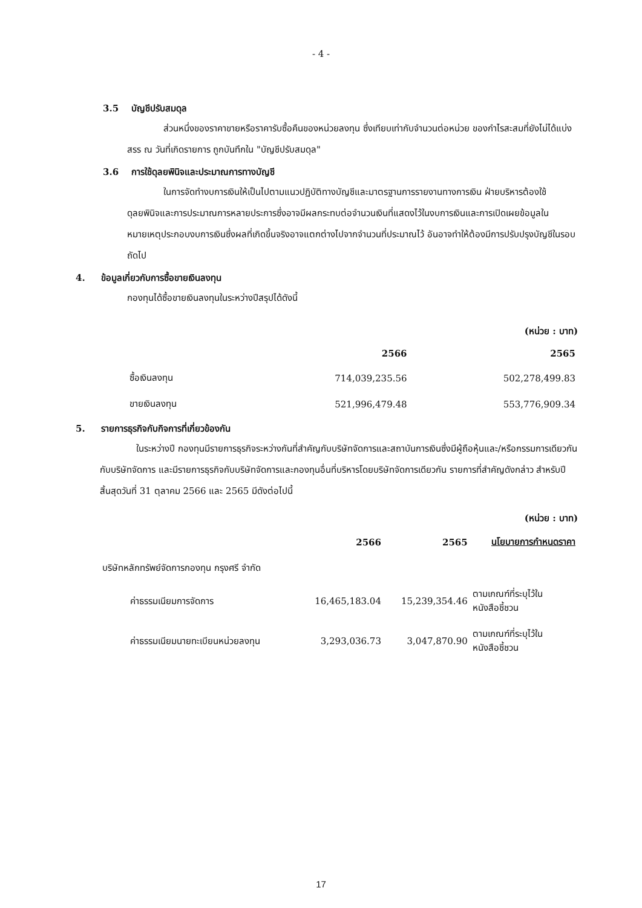- 4 -
3.5 บัญชีปรับสมดุล
ส่วนหนึ่งของราคาขายหรือราคารับซื้อคืนของหน่วยลงทุน ซึ่งเทียบเท่ากับจำนวนต่อหน่วย ของกำไรสะสมที่ยังไม่ได้แบ่งสรร ณ วันที่เกิดรายการ ถูกบันทึกใน "บัญชีปรับสมดุล"
3.6 การใช้ดุลยพินิจและประมาณการทางบัญชี
ในการจัดทำงบการเงินให้เป็นไปตามแนวปฏิบัติทางบัญชีและมาตรฐานการรายงานทางการเงิน ฝ่ายบริหารต้องใช้ดุลยพินิจและการประมาณการหลายประการซึ่งอาจมีผลกระทบต่อจำนวนเงินที่แสดงไว้ในงบการเงินและการเปิดเผยข้อมูลในหมายเหตุประกอบงบการเงินซึ่งผลที่เกิดขึ้นจริงอาจแตกต่างไปจากจำนวนที่ประมาณไว้ อันอาจทำให้ต้องมีการปรับปรุงบัญชีในรอบถัดไป
4. ข้อมูลเกี่ยวกับการซื้อขายเงินลงทุน
กองทุนได้ซื้อขายเงินลงทุนในระหว่างปีสรุปได้ดังนี้
(หน่วย : บาท)
| | 2566 | 2565 |
| --- | --- | --- |
| ซื้อเงินลงทุน | 714,039,235.56 | 502,278,499.83 |
| ขายเงินลงทุน | 521,996,479.48 | 553,776,909.34 |
5. รายการธุรกิจกับกิจการที่เกี่ยวข้องกัน
ในระหว่างปี กองทุนมีรายการธุรกิจระหว่างกันที่สำคัญกับบริษัทจัดการและสถาบันการเงินซึ่งมีผู้ถือหุ้นและ/หรือกรรมการเดียวกันกับบริษัทจัดการ และมีรายการธุรกิจกับบริษัทจัดการและกองทุนอื่นที่บริหารโดยบริษัทจัดการเดียวกัน รายการที่สำคัญดังกล่าว สำหรับปี สิ้นสุดวันที่ 31 ตุลาคม 2566 และ 2565 มีดังต่อไปนี้
(หน่วย : บาท)
| | 2566 | 2565 | นโยบายการกำหนดราคา |
| --- | --- | --- | --- |
| บริษัทหลักทรัพย์จัดการกองทุน กรุงศรี จำกัด | | | |
| ค่าธรรมเนียมการจัดการ | 16,465,183.04 | 15,239,354.46 | ตามเกณฑ์ที่ระบุไว้ใน หนังสือชี้ชวน |
| ค่าธรรมเนียมนายทะเบียนหน่วยลงทุน | 3,293,036.73 | 3,047,870.90 | ตามเกณฑ์ที่ระบุไว้ใน หนังสือชี้ชวน |
17